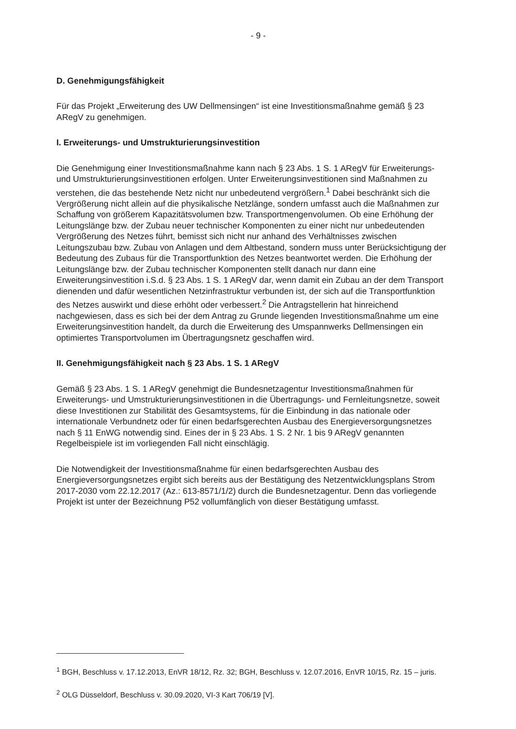- 9 -
D. Genehmigungsfähigkeit
Für das Projekt „Erweiterung des UW Dellmensingen“ ist eine Investitionsmaßnahme gemäß § 23 ARegV zu genehmigen.
I. Erweiterungs- und Umstrukturierungsinvestition
Die Genehmigung einer Investitionsmaßnahme kann nach § 23 Abs. 1 S. 1 ARegV für Erweiterungs- und Umstrukturierungsinvestitionen erfolgen. Unter Erweiterungsinvestitionen sind Maßnahmen zu verstehen, die das bestehende Netz nicht nur unbedeutend vergrößern.<sup>1</sup> Dabei beschränkt sich die Vergrößerung nicht allein auf die physikalische Netzlänge, sondern umfasst auch die Maßnahmen zur Schaffung von größerem Kapazitätsvolumen bzw. Transportmengenvolumen. Ob eine Erhöhung der Leitungslänge bzw. der Zubau neuer technischer Komponenten zu einer nicht nur unbedeutenden Vergrößerung des Netzes führt, bemisst sich nicht nur anhand des Verhältnisses zwischen Leitungszubau bzw. Zubau von Anlagen und dem Altbestand, sondern muss unter Berücksichtigung der Bedeutung des Zubaus für die Transportfunktion des Netzes beantwortet werden. Die Erhöhung der Leitungslänge bzw. der Zubau technischer Komponenten stellt danach nur dann eine Erweiterungsinvestition i.S.d. § 23 Abs. 1 S. 1 ARegV dar, wenn damit ein Zubau an der dem Transport dienenden und dafür wesentlichen Netzinfrastruktur verbunden ist, der sich auf die Transportfunktion des Netzes auswirkt und diese erhöht oder verbessert.<sup>2</sup> Die Antragstellerin hat hinreichend nachgewiesen, dass es sich bei der dem Antrag zu Grunde liegenden Investitionsmaßnahme um eine Erweiterungsinvestition handelt, da durch die Erweiterung des Umspannwerks Dellmensingen ein optimiertes Transportvolumen im Übertragungsnetz geschaffen wird.
II. Genehmigungsfähigkeit nach § 23 Abs. 1 S. 1 ARegV
Gemäß § 23 Abs. 1 S. 1 ARegV genehmigt die Bundesnetzagentur Investitionsmaßnahmen für Erweiterungs- und Umstrukturierungsinvestitionen in die Übertragungs- und Fernleitungsnetze, soweit diese Investitionen zur Stabilität des Gesamtsystems, für die Einbindung in das nationale oder internationale Verbundnetz oder für einen bedarfsgerechten Ausbau des Energieversorgungsnetzes nach § 11 EnWG notwendig sind. Eines der in § 23 Abs. 1 S. 2 Nr. 1 bis 9 ARegV genannten Regelbeispiele ist im vorliegenden Fall nicht einschlägig.
Die Notwendigkeit der Investitionsmaßnahme für einen bedarfsgerechten Ausbau des Energieversorgungsnetzes ergibt sich bereits aus der Bestätigung des Netzentwicklungsplans Strom 2017-2030 vom 22.12.2017 (Az.: 613-8571/1/2) durch die Bundesnetzagentur. Denn das vorliegende Projekt ist unter der Bezeichnung P52 vollumfänglich von dieser Bestätigung umfasst.
<sup>1</sup> BGH, Beschluss v. 17.12.2013, EnVR 18/12, Rz. 32; BGH, Beschluss v. 12.07.2016, EnVR 10/15, Rz. 15 – juris.
<sup>2</sup> OLG Düsseldorf, Beschluss v. 30.09.2020, VI-3 Kart 706/19 [V].